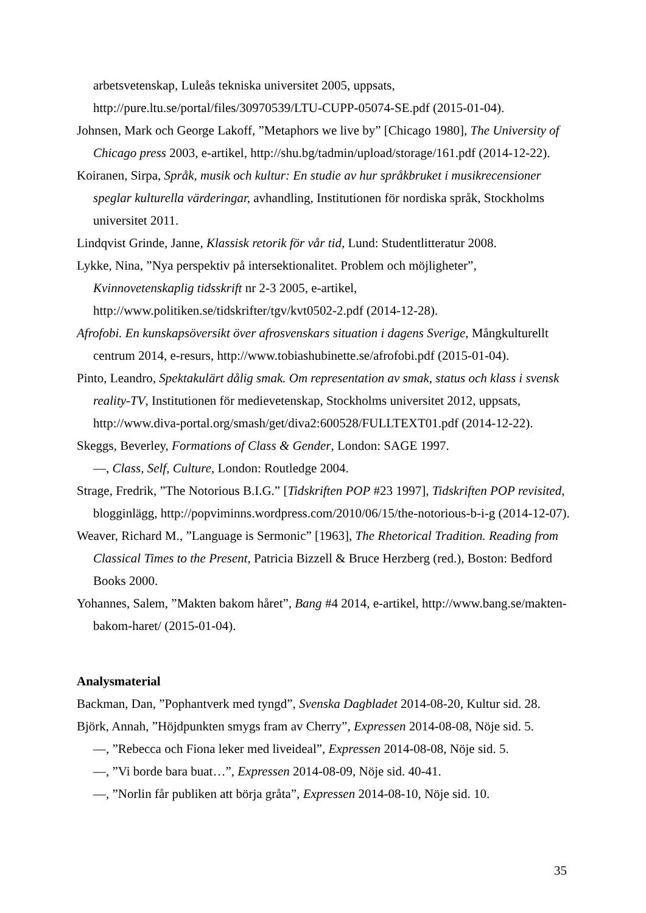arbetsvetenskap, Luleås tekniska universitet 2005, uppsats, http://pure.ltu.se/portal/files/30970539/LTU-CUPP-05074-SE.pdf (2015-01-04).
Johnsen, Mark och George Lakoff, ”Metaphors we live by” [Chicago 1980], The University of Chicago press 2003, e-artikel, http://shu.bg/tadmin/upload/storage/161.pdf (2014-12-22).
Koiranen, Sirpa, Språk, musik och kultur: En studie av hur språkbruket i musikrecensioner speglar kulturella värderingar, avhandling, Institutionen för nordiska språk, Stockholms universitet 2011.
Lindqvist Grinde, Janne, Klassisk retorik för vår tid, Lund: Studentlitteratur 2008.
Lykke, Nina, ”Nya perspektiv på intersektionalitet. Problem och möjligheter”, Kvinnovetenskaplig tidsskrift nr 2-3 2005, e-artikel, http://www.politiken.se/tidskrifter/tgv/kvt0502-2.pdf (2014-12-28).
Afrofobi. En kunskapsöversikt över afrosvenskars situation i dagens Sverige, Mångkulturellt centrum 2014, e-resurs, http://www.tobiashubinette.se/afrofobi.pdf (2015-01-04).
Pinto, Leandro, Spektakulärt dålig smak. Om representation av smak, status och klass i svensk reality-TV, Institutionen för medievetenskap, Stockholms universitet 2012, uppsats, http://www.diva-portal.org/smash/get/diva2:600528/FULLTEXT01.pdf (2014-12-22).
Skeggs, Beverley, Formations of Class & Gender, London: SAGE 1997.
—, Class, Self, Culture, London: Routledge 2004.
Strage, Fredrik, ”The Notorious B.I.G.” [Tidskriften POP #23 1997], Tidskriften POP revisited, blogginlägg, http://popviminns.wordpress.com/2010/06/15/the-notorious-b-i-g (2014-12-07).
Weaver, Richard M., ”Language is Sermonic” [1963], The Rhetorical Tradition. Reading from Classical Times to the Present, Patricia Bizzell & Bruce Herzberg (red.), Boston: Bedford Books 2000.
Yohannes, Salem, ”Makten bakom håret”, Bang #4 2014, e-artikel, http://www.bang.se/makten-bakom-haret/ (2015-01-04).
Analysmaterial
Backman, Dan, ”Pophantverk med tyngd”, Svenska Dagbladet 2014-08-20, Kultur sid. 28.
Björk, Annah, ”Höjdpunkten smygs fram av Cherry”, Expressen 2014-08-08, Nöje sid. 5.
—, ”Rebecca och Fiona leker med liveideal”, Expressen 2014-08-08, Nöje sid. 5.
—, ”Vi borde bara buat…”, Expressen 2014-08-09, Nöje sid. 40-41.
—, ”Norlin får publiken att börja gråta”, Expressen 2014-08-10, Nöje sid. 10.
35